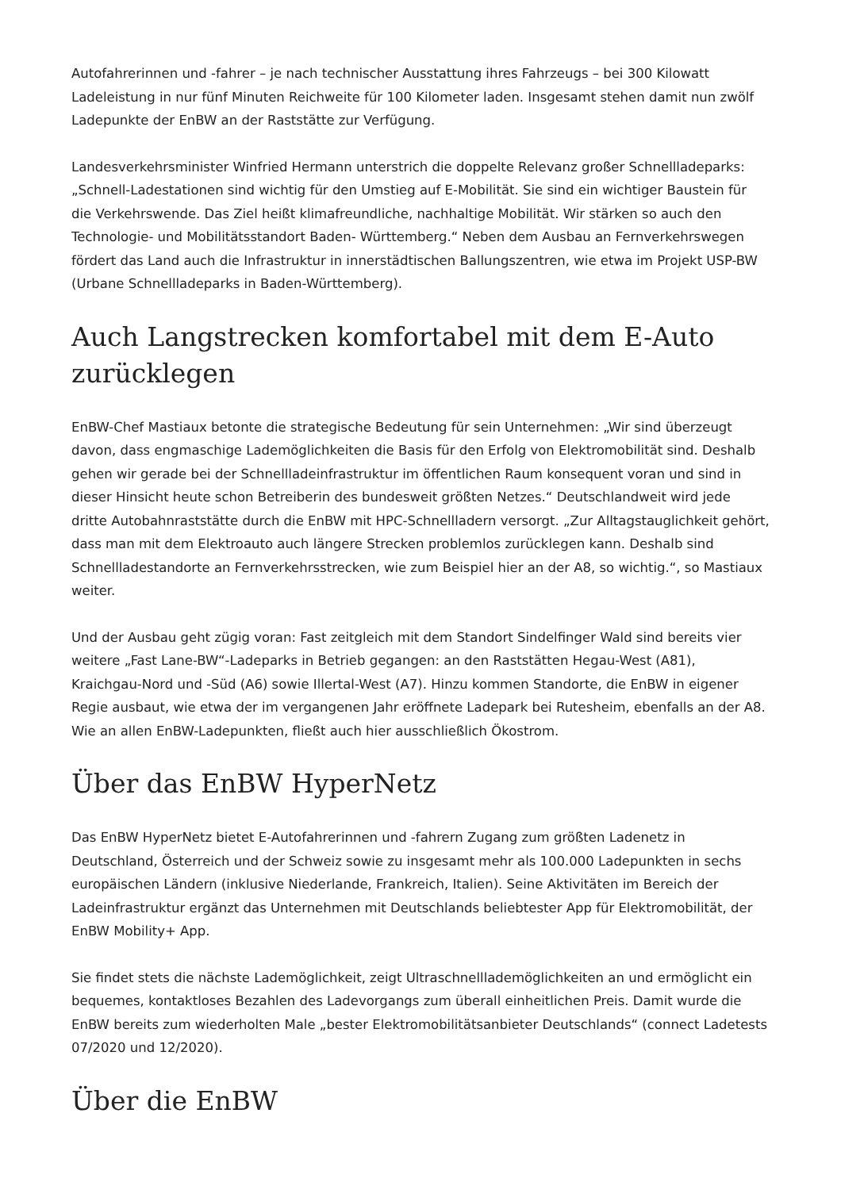Autofahrerinnen und -fahrer – je nach technischer Ausstattung ihres Fahrzeugs – bei 300 Kilowatt Ladeleistung in nur fünf Minuten Reichweite für 100 Kilometer laden. Insgesamt stehen damit nun zwölf Ladepunkte der EnBW an der Raststätte zur Verfügung.
Landesverkehrsminister Winfried Hermann unterstrich die doppelte Relevanz großer Schnellladeparks: „Schnell-Ladestationen sind wichtig für den Umstieg auf E-Mobilität. Sie sind ein wichtiger Baustein für die Verkehrswende. Das Ziel heißt klimafreundliche, nachhaltige Mobilität. Wir stärken so auch den Technologie- und Mobilitätsstandort Baden- Württemberg.“ Neben dem Ausbau an Fernverkehrswegen fördert das Land auch die Infrastruktur in innerstädtischen Ballungszentren, wie etwa im Projekt USP-BW (Urbane Schnellladeparks in Baden-Württemberg).
Auch Langstrecken komfortabel mit dem E-Auto zurücklegen
EnBW-Chef Mastiaux betonte die strategische Bedeutung für sein Unternehmen: „Wir sind überzeugt davon, dass engmaschige Lademöglichkeiten die Basis für den Erfolg von Elektromobilität sind. Deshalb gehen wir gerade bei der Schnellladeinfrastruktur im öffentlichen Raum konsequent voran und sind in dieser Hinsicht heute schon Betreiberin des bundesweit größten Netzes.“ Deutschlandweit wird jede dritte Autobahnraststätte durch die EnBW mit HPC-Schnellladern versorgt. „Zur Alltagstauglichkeit gehört, dass man mit dem Elektroauto auch längere Strecken problemlos zurücklegen kann. Deshalb sind Schnellladestandorte an Fernverkehrsstrecken, wie zum Beispiel hier an der A8, so wichtig.“, so Mastiaux weiter.
Und der Ausbau geht zügig voran: Fast zeitgleich mit dem Standort Sindelfinger Wald sind bereits vier weitere „Fast Lane-BW“-Ladeparks in Betrieb gegangen: an den Raststätten Hegau-West (A81), Kraichgau-Nord und -Süd (A6) sowie Illertal-West (A7). Hinzu kommen Standorte, die EnBW in eigener Regie ausbaut, wie etwa der im vergangenen Jahr eröffnete Ladepark bei Rutesheim, ebenfalls an der A8. Wie an allen EnBW-Ladepunkten, fließt auch hier ausschließlich Ökostrom.
Über das EnBW HyperNetz
Das EnBW HyperNetz bietet E-Autofahrerinnen und -fahrern Zugang zum größten Ladenetz in Deutschland, Österreich und der Schweiz sowie zu insgesamt mehr als 100.000 Ladepunkten in sechs europäischen Ländern (inklusive Niederlande, Frankreich, Italien). Seine Aktivitäten im Bereich der Ladeinfrastruktur ergänzt das Unternehmen mit Deutschlands beliebtester App für Elektromobilität, der EnBW Mobility+ App.
Sie findet stets die nächste Lademöglichkeit, zeigt Ultraschnelllademöglichkeiten an und ermöglicht ein bequemes, kontaktloses Bezahlen des Ladevorgangs zum überall einheitlichen Preis. Damit wurde die EnBW bereits zum wiederholten Male „bester Elektromobilitätsanbieter Deutschlands“ (connect Ladetests 07/2020 und 12/2020).
Über die EnBW